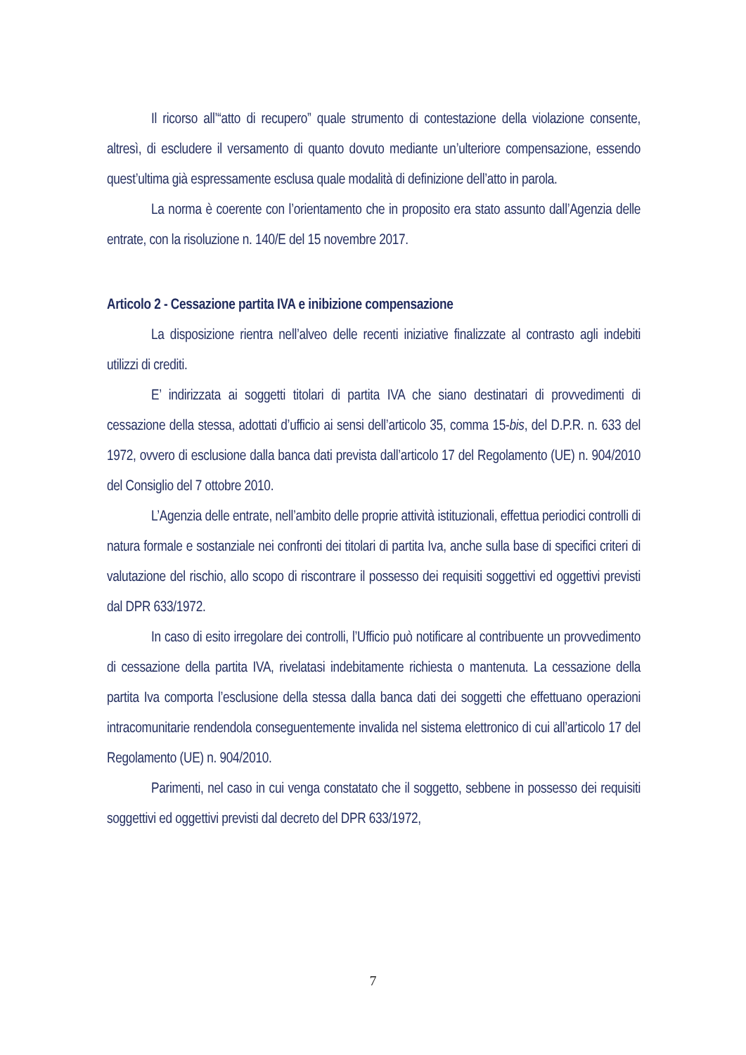Il ricorso all’“atto di recupero” quale strumento di contestazione della violazione consente, altresì, di escludere il versamento di quanto dovuto mediante un’ulteriore compensazione, essendo quest’ultima già espressamente esclusa quale modalità di definizione dell’atto in parola.
La norma è coerente con l’orientamento che in proposito era stato assunto dall’Agenzia delle entrate, con la risoluzione n. 140/E del 15 novembre 2017.
Articolo 2 - Cessazione partita IVA e inibizione compensazione
La disposizione rientra nell’alveo delle recenti iniziative finalizzate al contrasto agli indebiti utilizzi di crediti.
E’ indirizzata ai soggetti titolari di partita IVA che siano destinatari di provvedimenti di cessazione della stessa, adottati d’ufficio ai sensi dell’articolo 35, comma 15-bis, del D.P.R. n. 633 del 1972, ovvero di esclusione dalla banca dati prevista dall’articolo 17 del Regolamento (UE) n. 904/2010 del Consiglio del 7 ottobre 2010.
L’Agenzia delle entrate, nell’ambito delle proprie attività istituzionali, effettua periodici controlli di natura formale e sostanziale nei confronti dei titolari di partita Iva, anche sulla base di specifici criteri di valutazione del rischio, allo scopo di riscontrare il possesso dei requisiti soggettivi ed oggettivi previsti dal DPR 633/1972.
In caso di esito irregolare dei controlli, l’Ufficio può notificare al contribuente un provvedimento di cessazione della partita IVA, rivelatasi indebitamente richiesta o mantenuta. La cessazione della partita Iva comporta l’esclusione della stessa dalla banca dati dei soggetti che effettuano operazioni intracomunitarie rendendola conseguentemente invalida nel sistema elettronico di cui all’articolo 17 del Regolamento (UE) n. 904/2010.
Parimenti, nel caso in cui venga constatato che il soggetto, sebbene in possesso dei requisiti soggettivi ed oggettivi previsti dal decreto del DPR 633/1972,
7